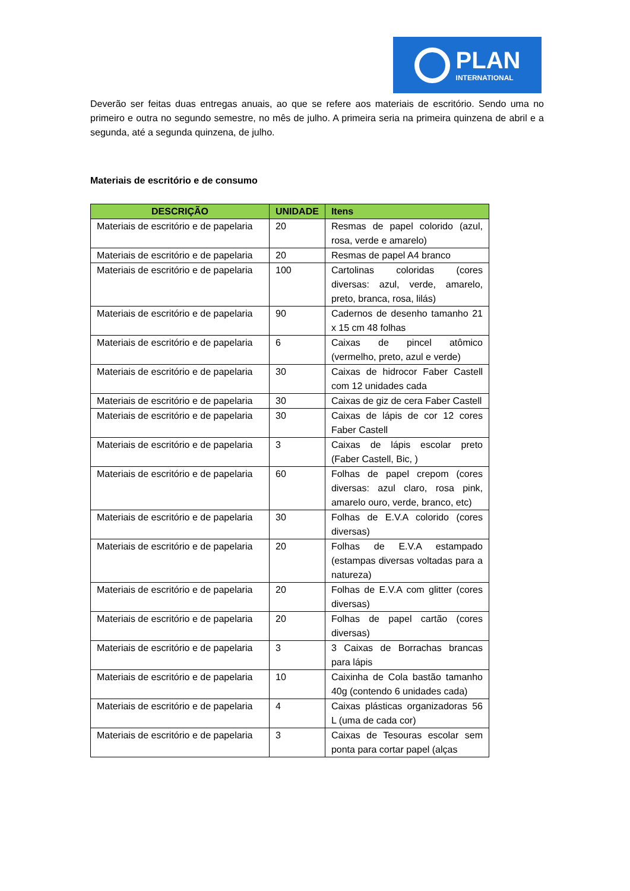PLAN
INTERNATIONAL
Deverão ser feitas duas entregas anuais, ao que se refere aos materiais de escritório. Sendo uma no primeiro e outra no segundo semestre, no mês de julho. A primeira seria na primeira quinzena de abril e a segunda, até a segunda quinzena, de julho.
Materiais de escritório e de consumo
| DESCRIÇÃO | UNIDADE | Itens |
| --- | --- | --- |
| Materiais de escritório e de papelaria | 20 | Resmas de papel colorido (azul, rosa, verde e amarelo) |
| Materiais de escritório e de papelaria | 20 | Resmas de papel A4 branco |
| Materiais de escritório e de papelaria | 100 | Cartolinas coloridas (cores diversas: azul, verde, amarelo, preto, branca, rosa, lilás) |
| Materiais de escritório e de papelaria | 90 | Cadernos de desenho tamanho 21 x 15 cm 48 folhas |
| Materiais de escritório e de papelaria | 6 | Caixas de pincel atômico (vermelho, preto, azul e verde) |
| Materiais de escritório e de papelaria | 30 | Caixas de hidrocor Faber Castell com 12 unidades cada |
| Materiais de escritório e de papelaria | 30 | Caixas de giz de cera Faber Castell |
| Materiais de escritório e de papelaria | 30 | Caixas de lápis de cor 12 cores Faber Castell |
| Materiais de escritório e de papelaria | 3 | Caixas de lápis escolar preto (Faber Castell, Bic, ) |
| Materiais de escritório e de papelaria | 60 | Folhas de papel crepom (cores diversas: azul claro, rosa pink, amarelo ouro, verde, branco, etc) |
| Materiais de escritório e de papelaria | 30 | Folhas de E.V.A colorido (cores diversas) |
| Materiais de escritório e de papelaria | 20 | Folhas de E.V.A estampado (estampas diversas voltadas para a natureza) |
| Materiais de escritório e de papelaria | 20 | Folhas de E.V.A com glitter (cores diversas) |
| Materiais de escritório e de papelaria | 20 | Folhas de papel cartão (cores diversas) |
| Materiais de escritório e de papelaria | 3 | 3 Caixas de Borrachas brancas para lápis |
| Materiais de escritório e de papelaria | 10 | Caixinha de Cola bastão tamanho 40g (contendo 6 unidades cada) |
| Materiais de escritório e de papelaria | 4 | Caixas plásticas organizadoras 56 L (uma de cada cor) |
| Materiais de escritório e de papelaria | 3 | Caixas de Tesouras escolar sem ponta para cortar papel (alças |